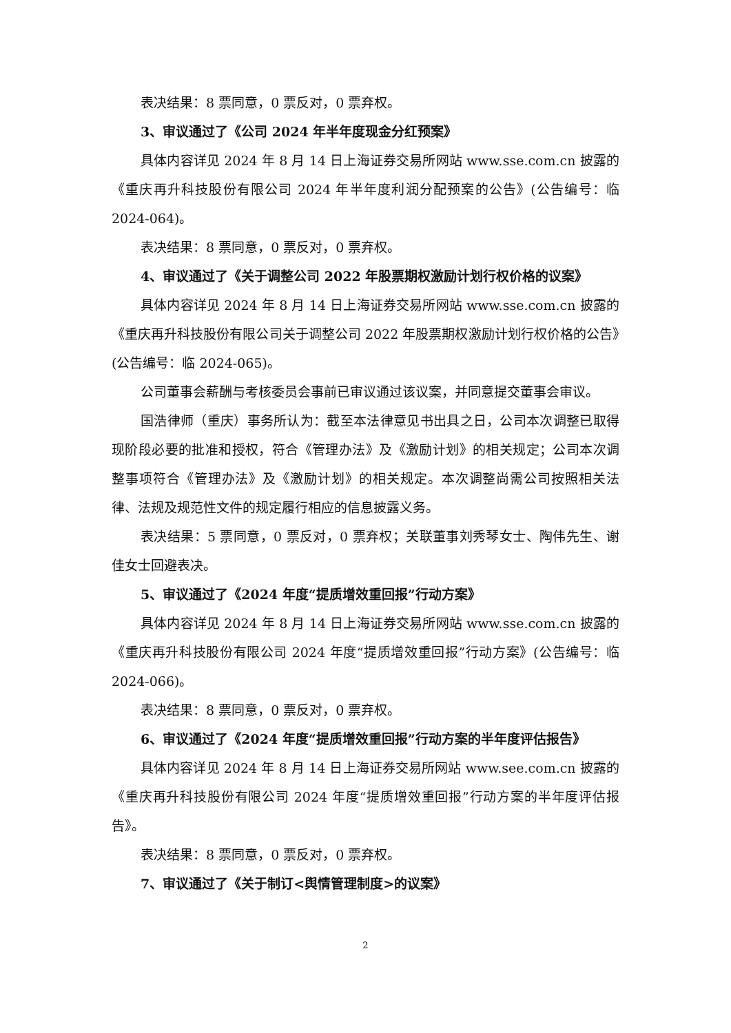表决结果：8 票同意，0 票反对，0 票弃权。
3、审议通过了《公司 2024 年半年度现金分红预案》
具体内容详见 2024 年 8 月 14 日上海证券交易所网站 www.sse.com.cn 披露的《重庆再升科技股份有限公司 2024 年半年度利润分配预案的公告》(公告编号：临 2024-064)。
表决结果：8 票同意，0 票反对，0 票弃权。
4、审议通过了《关于调整公司 2022 年股票期权激励计划行权价格的议案》
具体内容详见 2024 年 8 月 14 日上海证券交易所网站 www.sse.com.cn 披露的《重庆再升科技股份有限公司关于调整公司 2022 年股票期权激励计划行权价格的公告》(公告编号：临 2024-065)。
公司董事会薪酬与考核委员会事前已审议通过该议案，并同意提交董事会审议。
国浩律师（重庆）事务所认为：截至本法律意见书出具之日，公司本次调整已取得现阶段必要的批准和授权，符合《管理办法》及《激励计划》的相关规定；公司本次调整事项符合《管理办法》及《激励计划》的相关规定。本次调整尚需公司按照相关法律、法规及规范性文件的规定履行相应的信息披露义务。
表决结果：5 票同意，0 票反对，0 票弃权；关联董事刘秀琴女士、陶伟先生、谢佳女士回避表决。
5、审议通过了《2024 年度“提质增效重回报”行动方案》
具体内容详见 2024 年 8 月 14 日上海证券交易所网站 www.sse.com.cn 披露的《重庆再升科技股份有限公司 2024 年度“提质增效重回报”行动方案》(公告编号：临 2024-066)。
表决结果：8 票同意，0 票反对，0 票弃权。
6、审议通过了《2024 年度“提质增效重回报”行动方案的半年度评估报告》
具体内容详见 2024 年 8 月 14 日上海证券交易所网站 www.see.com.cn 披露的《重庆再升科技股份有限公司 2024 年度“提质增效重回报”行动方案的半年度评估报告》。
表决结果：8 票同意，0 票反对，0 票弃权。
7、审议通过了《关于制订<舆情管理制度>的议案》
2